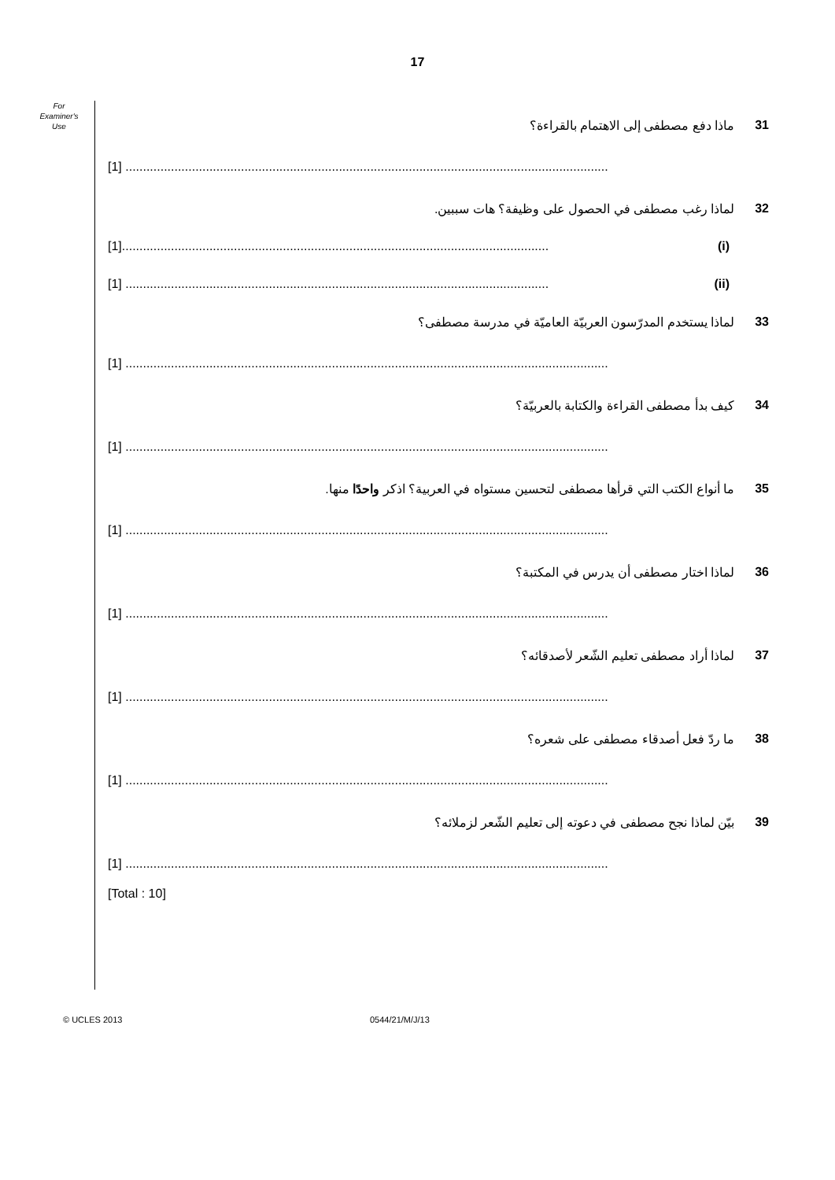17
For
Examiner's
Use
31 ماذا دفع مصطفى إلى الاهتمام بالقراءة؟
[1] ..........................................................................................................................................
32 لماذا رغب مصطفى في الحصول على وظيفة؟ هات سببين.
[1].......................................................................................................................... (i)
[1] ......................................................................................................................... (ii)
33 لماذا يستخدم المدرّسون العربيّة العاميّة في مدرسة مصطفى؟
[1] ..........................................................................................................................................
34 كيف بدأ مصطفى القراءة والكتابة بالعربيّة؟
[1] ..........................................................................................................................................
35 ما أنواع الكتب التي قرأها مصطفى لتحسين مستواه في العربية؟ اذكر واحدًا منها.
[1] ..........................................................................................................................................
36 لماذا اختار مصطفى أن يدرس في المكتبة؟
[1] ..........................................................................................................................................
37 لماذا أراد مصطفى تعليم الشّعر لأصدقائه؟
[1] ..........................................................................................................................................
38 ما ردّ فعل أصدقاء مصطفى على شعره؟
[1] ..........................................................................................................................................
39 بيّن لماذا نجح مصطفى في دعوته إلى تعليم الشّعر لزملائه؟
[1] ..........................................................................................................................................
[Total : 10]
© UCLES 2013 0544/21/M/J/13